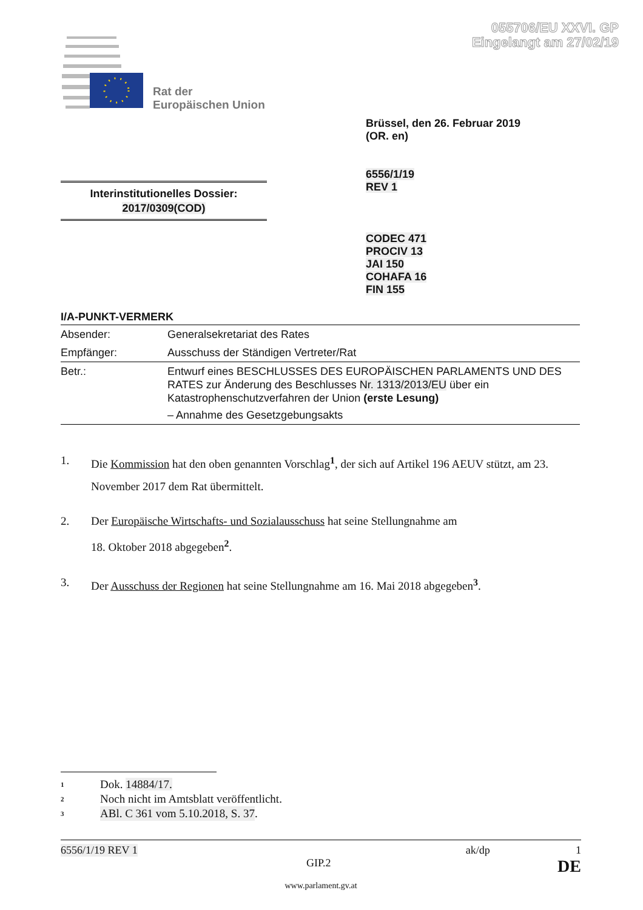055706/EU XXVI. GP
Eingelangt am 27/02/19
Rat der
Europäischen Union
Brüssel, den 26. Februar 2019
(OR. en)
6556/1/19
REV 1
Interinstitutionelles Dossier:
2017/0309(COD)
CODEC 471
PROCIV 13
JAI 150
COHAFA 16
FIN 155
I/A-PUNKT-VERMERK
| Absender: | Generalsekretariat des Rates |
| Empfänger: | Ausschuss der Ständigen Vertreter/Rat |
| Betr.: | Entwurf eines BESCHLUSSES DES EUROPÄISCHEN PARLAMENTS UND DES RATES zur Änderung des Beschlusses Nr. 1313/2013/EU über ein Katastrophenschutzverfahren der Union (erste Lesung) – Annahme des Gesetzgebungsakts |
1. Die Kommission hat den oben genannten Vorschlag<sup>1</sup>, der sich auf Artikel 196 AEUV stützt, am 23. November 2017 dem Rat übermittelt.
2. Der Europäische Wirtschafts- und Sozialausschuss hat seine Stellungnahme am
18. Oktober 2018 abgegeben<sup>2</sup>.
3. Der Ausschuss der Regionen hat seine Stellungnahme am 16. Mai 2018 abgegeben<sup>3</sup>.
1 Dok. 14884/17.
2 Noch nicht im Amtsblatt veröffentlicht.
3 ABl. C 361 vom 5.10.2018, S. 37.
6556/1/19 REV 1 ak/dp 1
GIP.2 DE
www.parlament.gv.at